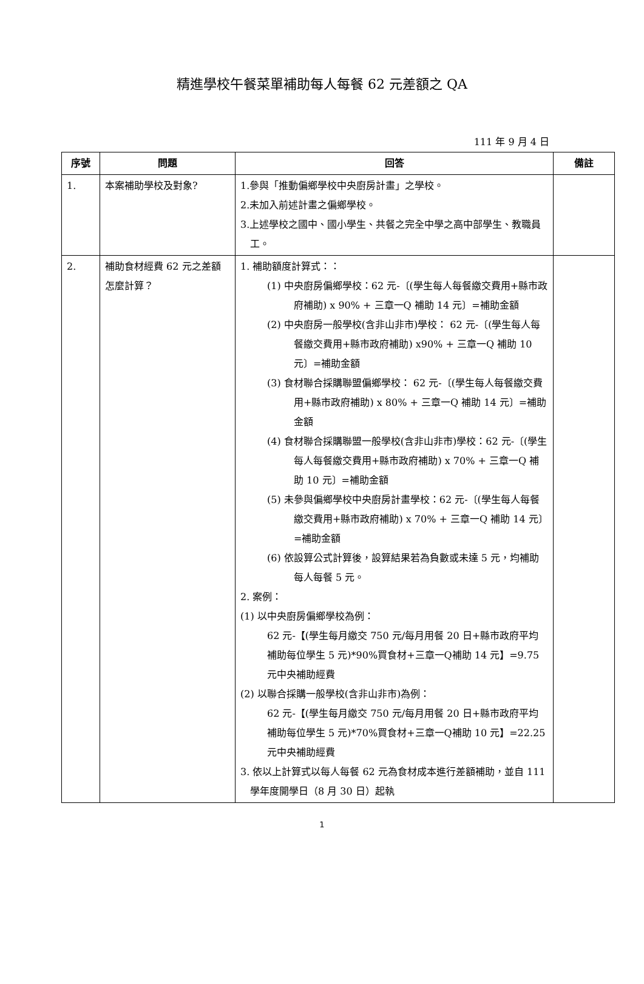精進學校午餐菜單補助每人每餐 62 元差額之 QA
111 年 9 月 4 日
| 序號 | 問題 | 回答 | 備註 |
| --- | --- | --- | --- |
| 1. | 本案補助學校及對象? | 1.參與「推動偏鄉學校中央廚房計畫」之學校。 2.未加入前述計畫之偏鄉學校。 3.上述學校之國中、國小學生、共餐之完全中學之高中部學生、教職員工。 | |
| 2. | 補助食材經費 62 元之差額怎麼計算？ | 1. 補助額度計算式：： (1) 中央廚房偏鄉學校：62 元-〔(學生每人每餐繳交費用+縣市政府補助) x 90% + 三章一Q 補助 14 元〕=補助金額 (2) 中央廚房一般學校(含非山非市)學校： 62 元-〔(學生每人每餐繳交費用+縣市政府補助) x90% + 三章一Q 補助 10 元〕=補助金額 (3) 食材聯合採購聯盟偏鄉學校： 62 元-〔(學生每人每餐繳交費用+縣市政府補助) x 80% + 三章一Q 補助 14 元〕=補助金額 (4) 食材聯合採購聯盟一般學校(含非山非市)學校：62 元-〔(學生每人每餐繳交費用+縣市政府補助) x 70% + 三章一Q 補助 10 元〕=補助金額 (5) 未參與偏鄉學校中央廚房計畫學校：62 元-〔(學生每人每餐繳交費用+縣市政府補助) x 70% + 三章一Q 補助 14 元〕=補助金額 (6) 依設算公式計算後，設算結果若為負數或未達 5 元，均補助每人每餐 5 元。 2. 案例： (1) 以中央廚房偏鄉學校為例： 62 元-【(學生每月繳交 750 元/每月用餐 20 日+縣市政府平均補助每位學生 5 元)*90%買食材+三章一Q補助 14 元】=9.75 元中央補助經費 (2) 以聯合採購一般學校(含非山非市)為例： 62 元-【(學生每月繳交 750 元/每月用餐 20 日+縣市政府平均補助每位學生 5 元)*70%買食材+三章一Q補助 10 元】=22.25 元中央補助經費 3. 依以上計算式以每人每餐 62 元為食材成本進行差額補助，並自 111 學年度開學日（8 月 30 日）起執 | |
1